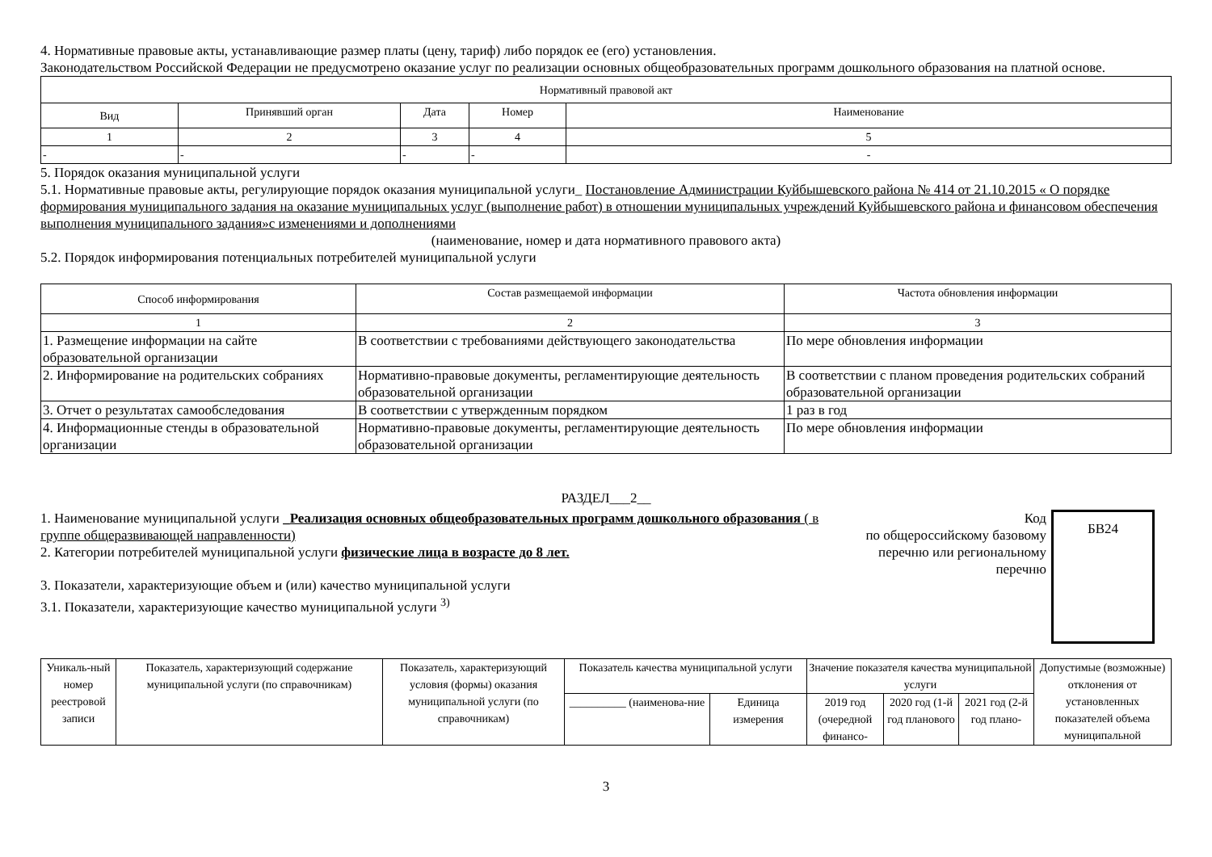4. Нормативные правовые акты, устанавливающие размер платы (цену, тариф) либо порядок ее (его) установления.
Законодательством Российской Федерации не предусмотрено оказание услуг по реализации основных общеобразовательных программ дошкольного образования на платной основе.
| Нормативный правовой акт | | | | |
| --- | --- | --- | --- | --- |
| Вид | Принявший орган | Дата | Номер | Наименование |
| 1 | 2 | 3 | 4 | 5 |
| - | - | - | - | - |
5. Порядок оказания муниципальной услуги
5.1. Нормативные правовые акты, регулирующие порядок оказания муниципальной услуги_ Постановление Администрации Куйбышевского района № 414 от 21.10.2015 « О порядке формирования муниципального задания на оказание муниципальных услуг (выполнение работ) в отношении муниципальных учреждений Куйбышевского района и финансовом обеспечения выполнения муниципального задания»с изменениями и дополнениями
(наименование, номер и дата нормативного правового акта)
5.2. Порядок информирования потенциальных потребителей муниципальной услуги
| Способ информирования | Состав размещаемой информации | Частота обновления информации |
| --- | --- | --- |
| 1 | 2 | 3 |
| 1. Размещение информации на сайте образовательной организации | В соответствии с требованиями действующего законодательства | По мере обновления информации |
| 2. Информирование на родительских собраниях | Нормативно-правовые документы, регламентирующие деятельность образовательной организации | В соответствии с планом проведения родительских собраний образовательной организации |
| 3. Отчет о результатах самообследования | В соответствии с утвержденным порядком | 1 раз в год |
| 4. Информационные стенды в образовательной организации | Нормативно-правовые документы, регламентирующие деятельность образовательной организации | По мере обновления информации |
РАЗДЕЛ___2__
1. Наименование муниципальной услуги _Реализация основных общеобразовательных программ дошкольного образования ( в группе общеразвивающей направленности)
2. Категории потребителей муниципальной услуги физические лица в возрасте до 8 лет.
3. Показатели, характеризующие объем и (или) качество муниципальной услуги
3.1. Показатели, характеризующие качество муниципальной услуги <sup>3)</sup>
Код
по общероссийскому базовому перечню или региональному перечню
БВ24
| Уникаль-ный номер реестровой записи | Показатель, характеризующий содержание муниципальной услуги (по справочникам) | Показатель, характеризующий условия (формы) оказания муниципальной услуги (по справочникам) | Показатель качества муниципальной услуги | | Значение показателя качества муниципальной услуги | | | Допустимые (возможные) отклонения от установленных показателей объема муниципальной |
| --- | --- | --- | --- | --- | --- | --- | --- | --- |
| | | | __________ (наименова-ние | Единица измерения | 2019 год (очередной финансо- | 2020 год (1-й год планового | 2021 год (2-й год плано- | |
3